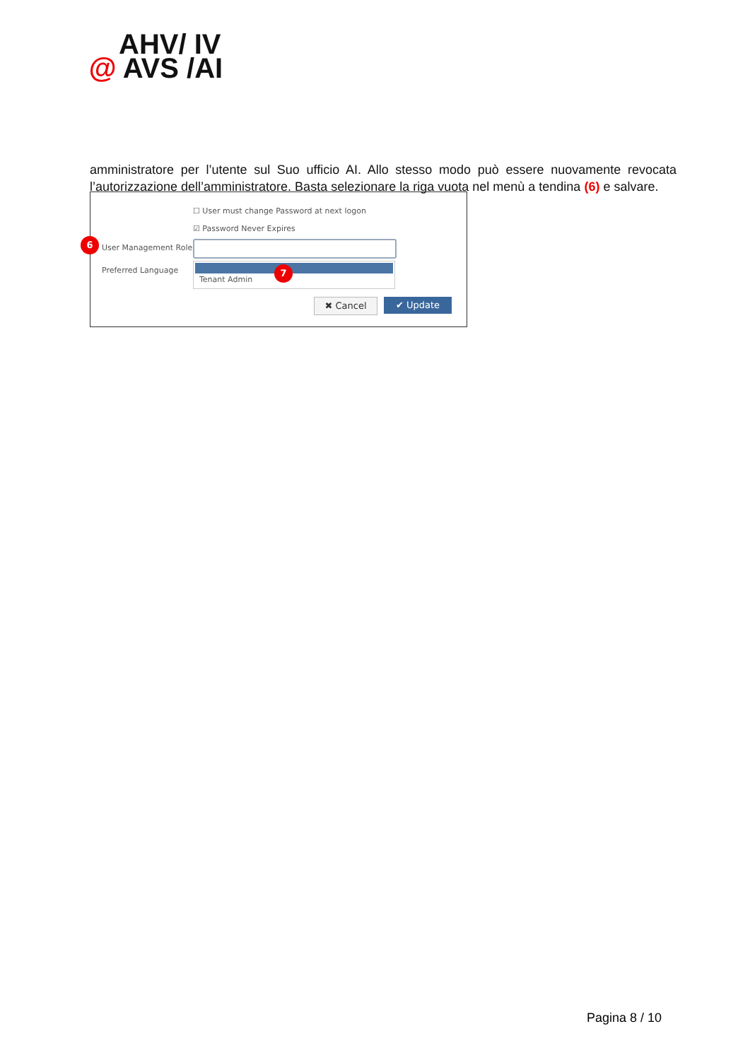AHV/ IV
@ AVS /AI
amministratore per l’utente sul Suo ufficio AI. Allo stesso modo può essere nuovamente revocata l’autorizzazione dell’amministratore. Basta selezionare la riga vuota nel menù a tendina (6) e salvare.
☐ User must change Password at next logon
☑ Password Never Expires
6
User Management Role
Preferred Language
Tenant Admin 7
✖ Cancel ✔ Update
Pagina 8 / 10